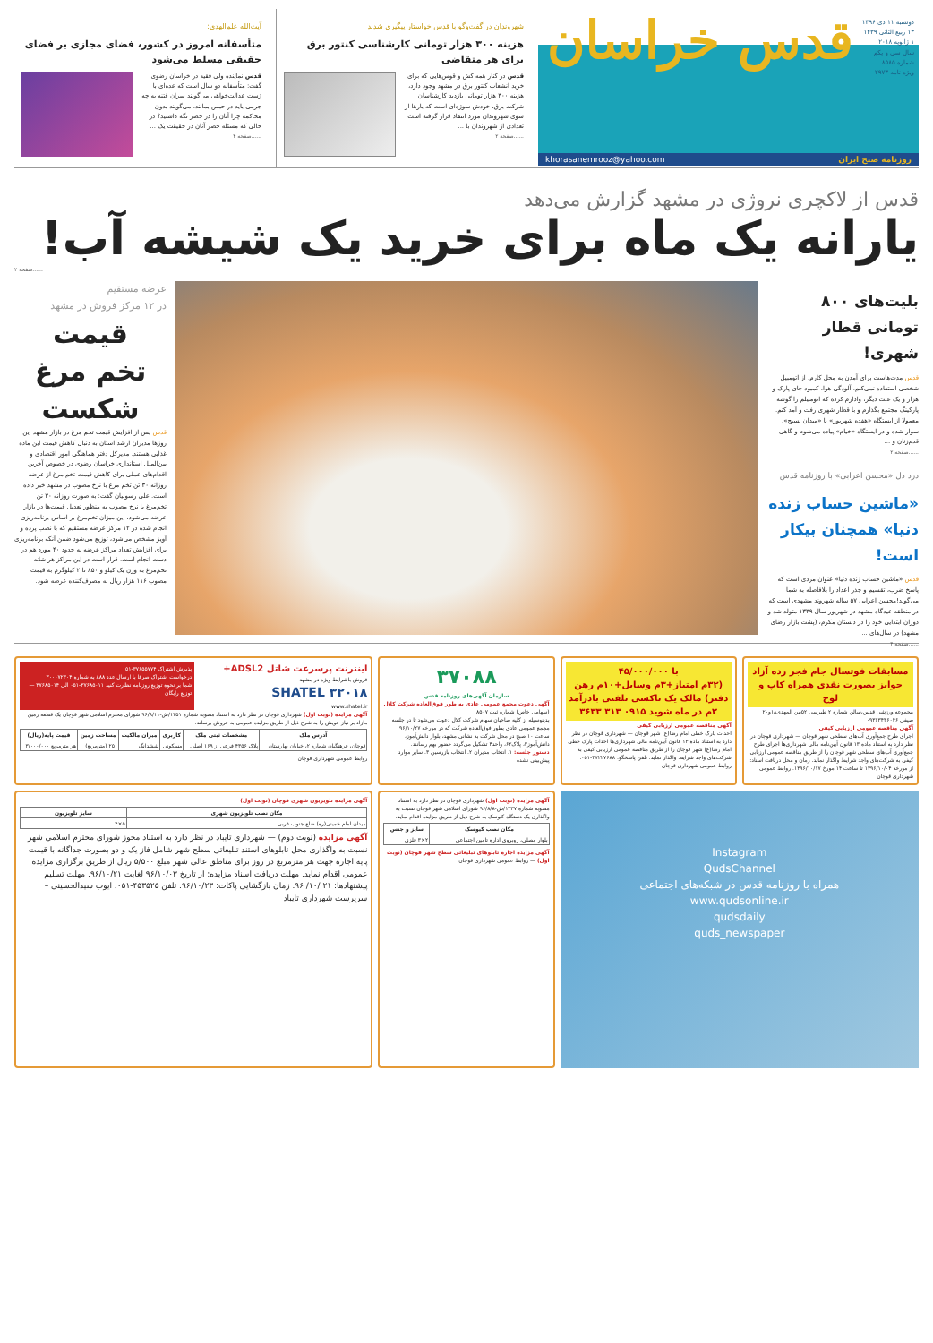دوشنبه ۱۱ دی ۱۳۹۶
۱۳ ربیع الثانی ۱۴۳۹
۱ ژانویه ۲۰۱۸
سال سی و یکم
شماره ۸۵۸۵
ویژه نامه ۲۹۷۳
قدس خراسان
روزنامه صبح ایران khorasanemrooz@yahoo.com
شهروندان در گفت‌و‌گو با قدس خواستار پیگیری شدند
هزینه ۳۰۰ هزار تومانی کارشناسی کنتور برق برای هر متقاضی
قدس در کنار همه کش و قوس‌هایی که برای خرید انشعاب کنتور برق در مشهد وجود دارد، هزینه ۳۰۰ هزار تومانی بازدید کارشناسان شرکت برق، خودش سوژه‌ای است که بارها از سوی شهروندان مورد انتقاد قرار گرفته است. تعدادی از شهروندان با ...
......صفحه ۲
آیت‌الله علم‌الهدی:
متأسفانه امروز در کشور، فضای مجازی بر فضای حقیقی مسلط می‌شود
قدس نماینده ولی فقیه در خراسان رضوی گفت: متأسفانه دو سال است که عده‌ای با ژست عدالت‌خواهی می‌گویند سران فتنه به چه جرمی باید در حبس بمانند، می‌گویند بدون محاکمه چرا آنان را در حصر نگه داشتید؟ در حالی که مسئله حصر آنان در حقیقت یک ...
......صفحه ۴
قدس از لاکچری نروژی در مشهد گزارش می‌دهد
یارانه یک ماه برای خرید یک شیشه آب!
......صفحه ۲
بلیت‌های ۸۰۰ تومانی قطار شهری!
قدس مدت‌هاست برای آمدن به محل کارم، از اتومبیل شخصی استفاده نمی‌کنم. آلودگی هوا، کمبود جای پارک و هزار و یک علت دیگر، وادارم کرده که اتومبیلم را گوشه پارکینگ مجتمع بگذارم و با قطار شهری رفت و آمد کنم. معمولا از ایستگاه «هفده شهریور» یا «میدان بسیج»، سوار شده و در ایستگاه «خیام» پیاده می‌شوم و گاهی قدم‌زنان و ...
......صفحه ۲
درد دل «محسن اعرابی» با روزنامه قدس
«ماشین حساب زنده دنیا» همچنان بیکار است!
قدس «ماشین حساب زنده دنیا» عنوان مردی است که پاسخ ضرب، تقسیم و جذر اعداد را بلافاصله به شما می‌گوید!محسن اعرابی ۵۷ ساله شهروند مشهدی است که در منطقه عیدگاه مشهد در شهریور سال ۱۳۳۹ متولد شد و دوران ابتدایی خود را در دبستان مکرم، (پشت بازار رضای مشهد) در سال‌های ...
......صفحه ۴
عرضه مستقیم
در ۱۲ مرکز فروش در مشهد
قیمت
تخم مرغ
شکست
قدس پس از افزایش قیمت تخم مرغ در بازار مشهد این روزها مدیران ارشد استان به دنبال کاهش قیمت این ماده غذایی هستند. مدیرکل دفتر هماهنگی امور اقتصادی و بین‌الملل استانداری خراسان رضوی در خصوص آخرین اقدام‌های عملی برای کاهش قیمت تخم مرغ از عرضه روزانه ۳۰ تن تخم مرغ با نرخ مصوب در مشهد خبر داده است. علی رسولیان گفت: به صورت روزانه ۳۰ تن تخم‌مرغ با نرخ مصوب به منظور تعدیل قیمت‌ها در بازار عرضه می‌شود، این میزان تخم‌مرغ بر اساس برنامه‌ریزی انجام شده در ۱۲ مرکز عرضه مستقیم که با نصب پرده و آویز مشخص می‌شود، توزیع می‌شود ضمن آنکه برنامه‌ریزی برای افزایش تعداد مراکز عرضه به حدود ۴۰ مورد هم در دست انجام است. قرار است در این مراکز هر شانه تخم‌مرغ به وزن یک کیلو و ۸۵۰ تا ۲ کیلوگرم به قیمت مصوب ۱۱۶ هزار ریال به مصرف‌کننده عرضه شود.
مسابقات فوتسال جام فجر رده آزاد
جوایز بصورت نقدی همراه کاپ و لوح
مجموعه ورزشی قدس،سالن شماره ۲ طبرسی ۵۲بین المهدی۱۸و۲۰ صیفی ۰۹۳۶۳۴۳۶۰۴۶
آگهی مناقصه عمومی ارزیابی کیفی
اجرای طرح جمع‌آوری آب‌های سطحی شهر قوچان — شهرداری قوچان در نظر دارد به استناد ماده ۱۳ قانون آیین‌نامه مالی شهرداری‌ها اجرای طرح جمع‌آوری آب‌های سطحی شهر قوچان را از طریق مناقصه عمومی ارزیابی کیفی به شرکت‌های واجد شرایط واگذار نماید. زمان و محل دریافت اسناد: از مورخه ۱۳۹۶/۱۰/۰۴ تا ساعت ۱۴ مورخ ۱۳۹۶/۱۰/۱۷. روابط عمومی شهرداری قوچان
با ۴۵/۰۰۰/۰۰۰
(۳۲م امتیاز+۳م وسایل+۱۰م رهن دفتر) مالک یک تاکسی تلفنی بادرآمد ۲م در ماه شوید ۰۹۱۵ ۳۱۳ ۳۶۳۳
آگهی مناقصه عمومی ارزیابی کیفی
احداث پارک خطی امام رضا(ع) شهر قوچان — شهرداری قوچان در نظر دارد به استناد ماده ۱۳ قانون آیین‌نامه مالی شهرداری‌ها احداث پارک خطی امام رضا(ع) شهر قوچان را از طریق مناقصه عمومی ارزیابی کیفی به شرکت‌های واجد شرایط واگذار نماید. تلفن پاسخگو: ۴۷۲۲۷۶۸۸-۰۵۱. روابط عمومی شهرداری قوچان
۳۷۰۸۸
سازمان آگهی‌های روزنامه قدس
آگهی دعوت مجمع عمومی عادی به طور فوق‌العاده شرکت کلال (سهامی خاص) شماره ثبت ۸۵۰۷
بدینوسیله از کلیه صاحبان سهام شرکت کلال دعوت می‌شود تا در جلسه مجمع عمومی عادی بطور فوق‌العاده شرکت که در مورخه ۹۶/۱۰/۲۷ ساعت ۱۰ صبح در محل شرکت به نشانی مشهد، بلوار دانش‌آموز، دانش‌آموز۳، پلاک۶۲، واحد۴ تشکیل می‌گردد حضور بهم رسانند.
دستور جلسه: ۱. انتخاب مدیران ۲. انتخاب بازرسین ۳. سایر موارد پیش‌بینی نشده
اینترنت پرسرعت شاتل ADSL2+
فروش باشرایط ویژه در مشهد
SHATEL ۳۲۰۱۸
www.shatel.ir
پذیرش اشتراک ۳۷۶۵۵۷۷۴-۰۵۱
درخواست اشتراک صرفا با ارسال عدد ۸۸۸ به شماره ۳۰۰۰۷۲۳۰۴
شما بر نحوه توزیع روزنامه نظارت کنید ۳۷۶۸۵۰۱۱-۰۵۱ الی ۳۷۶۸۵۰۱۴ — توزیع رایگان
آگهی مزایده (نوبت اول) شهرداری قوچان در نظر دارد به استناد مصوبه شماره ۱۳۵۱/ش-۹۶/۸/۱۱ شورای محترم اسلامی شهر قوچان یک قطعه زمین مازاد بر نیاز خویش را به شرح ذیل از طریق مزایده عمومی به فروش برساند.
| آدرس ملک | مشخصات ثبتی ملک | کاربری | میزان مالکیت | مساحت زمین | قیمت پایه(ریال) |
| --- | --- | --- | --- | --- | --- |
| قوچان، فرهنگیان شماره ۲، خیابان بهارستان | پلاک ۴۳۵۶ فرعی از ۱۶۹ اصلی | مسکونی | ششدانگ | ۲۵۰ (مترمربع) | هر مترمربع ۳/۰۰۰/۰۰۰ |
روابط عمومی شهرداری قوچان
Instagram
QudsChannel
همراه با روزنامه قدس در شبکه‌های اجتماعی
www.qudsonline.ir
qudsdaily
quds_newspaper
آگهی مزایده (نوبت اول) شهرداری قوچان در نظر دارد به استناد مصوبه شماره ۱۳۳۷/ش-۹۶/۸/۸ شورای اسلامی شهر قوچان نسبت به واگذاری یک دستگاه کیوسک به شرح ذیل از طریق مزایده اقدام نماید.
| مکان نصب کیوسک | سایز و جنس |
| --- | --- |
| بلوار مصلی، روبروی اداره تامین اجتماعی | ۲×۳ فلزی |
آگهی مزایده اجاره تابلوهای تبلیغاتی سطح شهر قوچان (نوبت اول) — روابط عمومی شهرداری قوچان
آگهی مزایده تلویزیون شهری قوچان (نوبت اول)
| مکان نصب تلویزیون شهری | سایز تلویزیون |
| --- | --- |
| میدان امام خمینی(ره) ضلع جنوب غربی | ۵×۴ |
آگهی مزایده (نوبت دوم) — شهرداری تایباد در نظر دارد به استناد مجوز شورای محترم اسلامی شهر نسبت به واگذاری محل تابلوهای استند تبلیغاتی سطح شهر شامل فاز یک و دو بصورت جداگانه با قیمت پایه اجاره جهت هر مترمربع در روز برای مناطق عالی شهر مبلغ ۵/۵۰۰ ریال از طریق برگزاری مزایده عمومی اقدام نماید. مهلت دریافت اسناد مزایده: از تاریخ ۹۶/۱۰/۰۳ لغایت ۹۶/۱۰/۲۱. مهلت تسلیم پیشنهادها: ۲۱ /۱۰/ ۹۶. زمان بازگشایی پاکات: ۹۶/۱۰/۲۳. تلفن ۴۵۳۵۲۵-۰۵۱. ایوب سیدالحسینی – سرپرست شهرداری تایباد